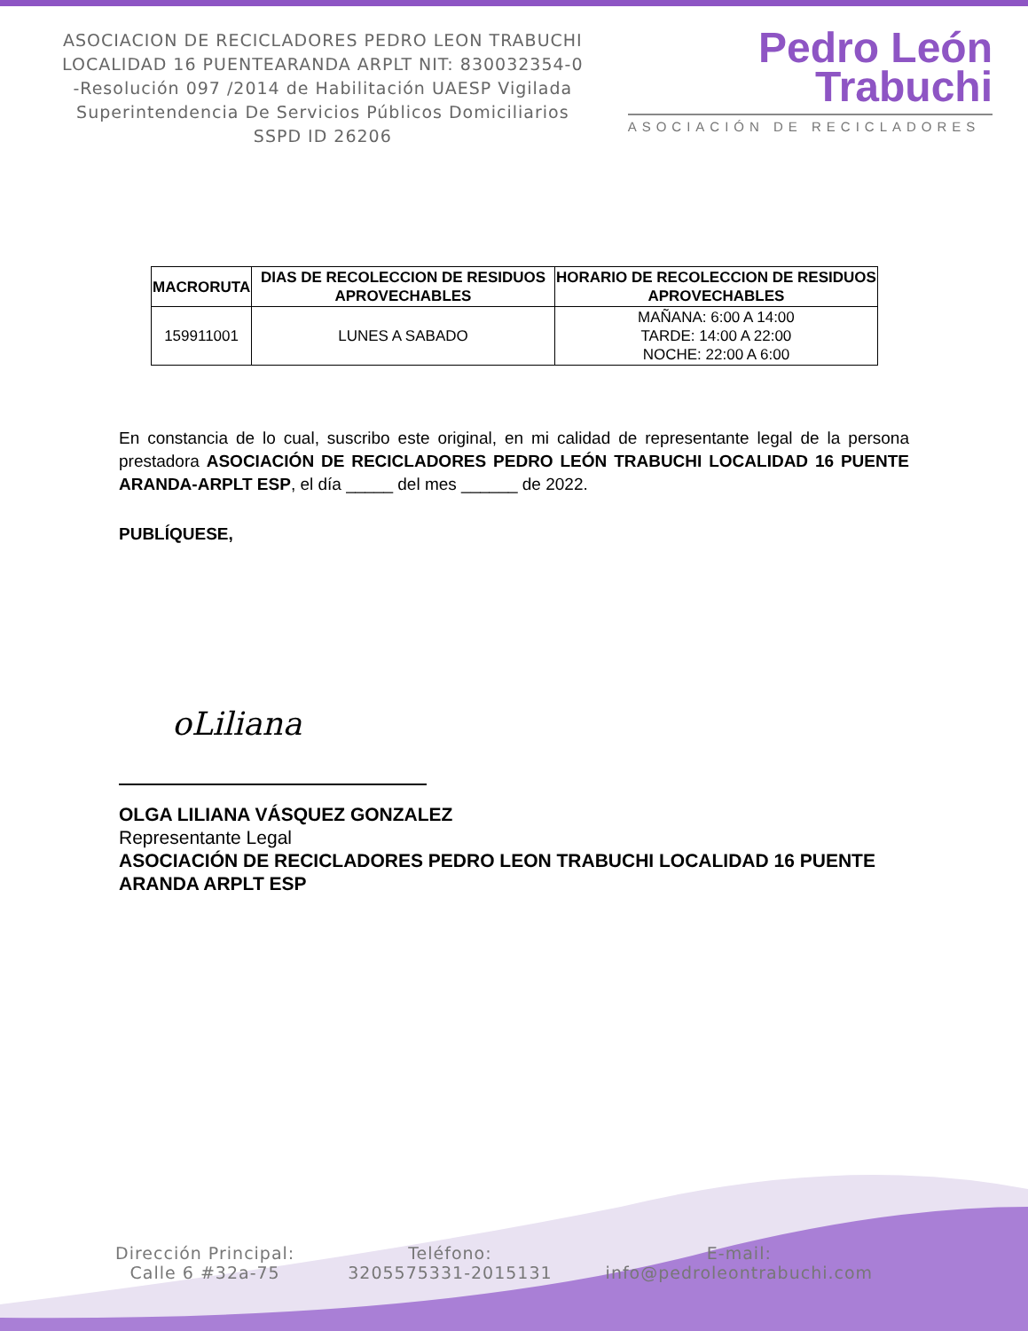ASOCIACION DE RECICLADORES PEDRO LEON TRABUCHI LOCALIDAD 16 PUENTEARANDA ARPLT NIT: 830032354-0 -Resolución 097 /2014 de Habilitación UAESP Vigilada Superintendencia De Servicios Públicos Domiciliarios SSPD ID 26206
Pedro León
Trabuchi
ASOCIACIÓN DE RECICLADORES
| MACRORUTA | DIAS DE RECOLECCION DE RESIDUOS APROVECHABLES | HORARIO DE RECOLECCION DE RESIDUOS APROVECHABLES |
| --- | --- | --- |
| 159911001 | LUNES A SABADO | MAÑANA: 6:00 A 14:00 TARDE: 14:00 A 22:00 NOCHE: 22:00 A 6:00 |
En constancia de lo cual, suscribo este original, en mi calidad de representante legal de la persona prestadora ASOCIACIÓN DE RECICLADORES PEDRO LEÓN TRABUCHI LOCALIDAD 16 PUENTE ARANDA-ARPLT ESP, el día _____ del mes ______ de 2022.
PUBLÍQUESE,
oLiliana
OLGA LILIANA VÁSQUEZ GONZALEZ
Representante Legal
ASOCIACIÓN DE RECICLADORES PEDRO LEON TRABUCHI LOCALIDAD 16 PUENTE ARANDA ARPLT ESP
Dirección Principal:
Calle 6 #32a-75
Teléfono:
3205575331-2015131
E-mail:
info@pedroleontrabuchi.com